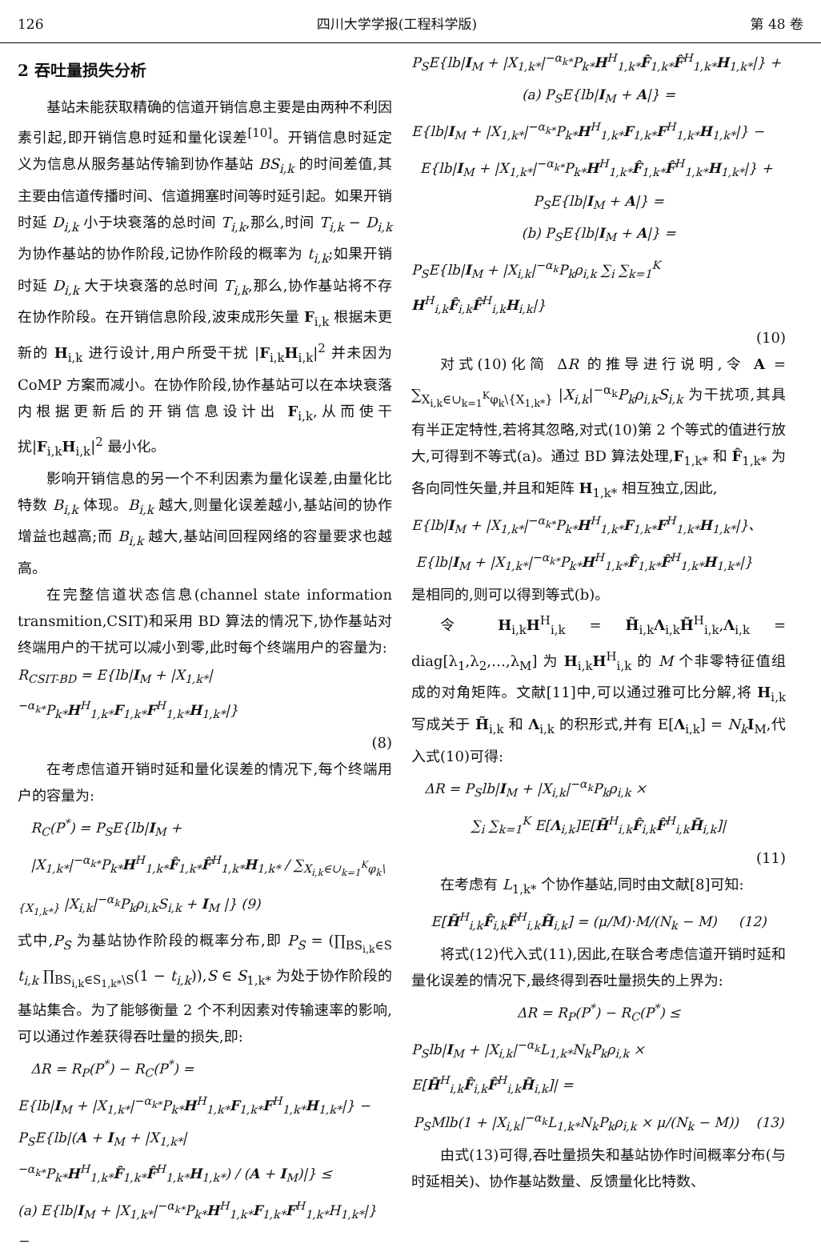126 四川大学学报(工程科学版) 第 48 卷
2 吞吐量损失分析
基站未能获取精确的信道开销信息主要是由两种不利因素引起,即开销信息时延和量化误差<sup>[10]</sup>。开销信息时延定义为信息从服务基站传输到协作基站 BS<sub>i,k</sub> 的时间差值,其主要由信道传播时间、信道拥塞时间等时延引起。如果开销时延 D<sub>i,k</sub> 小于块衰落的总时间 T<sub>i,k</sub>,那么,时间 T<sub>i,k</sub> − D<sub>i,k</sub> 为协作基站的协作阶段,记协作阶段的概率为 t<sub>i,k</sub>;如果开销时延 D<sub>i,k</sub> 大于块衰落的总时间 T<sub>i,k</sub>,那么,协作基站将不存在协作阶段。在开销信息阶段,波束成形矢量 F<sub>i,k</sub> 根据未更新的 H<sub>i,k</sub> 进行设计,用户所受干扰 |F<sub>i,k</sub>H<sub>i,k</sub>|<sup>2</sup> 并未因为 CoMP 方案而减小。在协作阶段,协作基站可以在本块衰落内根据更新后的开销信息设计出 F<sub>i,k</sub>,从而使干扰|F<sub>i,k</sub>H<sub>i,k</sub>|<sup>2</sup> 最小化。
影响开销信息的另一个不利因素为量化误差,由量化比特数 B<sub>i,k</sub> 体现。B<sub>i,k</sub> 越大,则量化误差越小,基站间的协作增益也越高;而 B<sub>i,k</sub> 越大,基站间回程网络的容量要求也越高。
在完整信道状态信息(channel state information transmition,CSIT)和采用 BD 算法的情况下,协作基站对终端用户的干扰可以减小到零,此时每个终端用户的容量为:
R<sub>CSIT-BD</sub> = E{lb|I<sub>M</sub> + |X<sub>1,k*</sub>|<sup>−α<sub>k*</sub></sup>P<sub>k*</sub>H<sup>H</sup><sub>1,k*</sub>F<sub>1,k*</sub>F<sup>H</sup><sub>1,k*</sub>H<sub>1,k*</sub>|}
(8)
在考虑信道开销时延和量化误差的情况下,每个终端用户的容量为:
R<sub>C</sub>(P<sup>*</sup>) = P<sub>S</sub>E{lb|I<sub>M</sub> +
|X<sub>1,k*</sub>|<sup>−α<sub>k*</sub></sup>P<sub>k*</sub>H<sup>H</sup><sub>1,k*</sub>F̂<sub>1,k*</sub>F̂<sup>H</sup><sub>1,k*</sub>H<sub>1,k*</sub> / ∑<sub>X<sub>i,k</sub>∈∪<sub>k=1</sub><sup>K</sup>φ<sub>k</sub>\{X<sub>1,k*</sub>}</sub> |X<sub>i,k</sub>|<sup>−α<sub>k</sub></sup>P<sub>k</sub>ρ<sub>i,k</sub>S<sub>i,k</sub> + I<sub>M</sub> |} (9)
式中,P<sub>S</sub> 为基站协作阶段的概率分布,即 P<sub>S</sub> = (∏<sub>BS<sub>i,k</sub>∈S</sub> t<sub>i,k</sub> ∏<sub>BS<sub>i,k</sub>∈S<sub>1,k*</sub>\S</sub>(1 − t<sub>i,k</sub>)),S ∈ S<sub>1,k*</sub> 为处于协作阶段的基站集合。为了能够衡量 2 个不利因素对传输速率的影响,可以通过作差获得吞吐量的损失,即:
ΔR = R<sub>P</sub>(P<sup>*</sup>) − R<sub>C</sub>(P<sup>*</sup>) =
E{lb|I<sub>M</sub> + |X<sub>1,k*</sub>|<sup>−α<sub>k*</sub></sup>P<sub>k*</sub>H<sup>H</sup><sub>1,k*</sub>F<sub>1,k*</sub>F<sup>H</sup><sub>1,k*</sub>H<sub>1,k*</sub>|} −
P<sub>S</sub>E{lb|(A + I<sub>M</sub> + |X<sub>1,k*</sub>|<sup>−α<sub>k*</sub></sup>P<sub>k*</sub>H<sup>H</sup><sub>1,k*</sub>F̂<sub>1,k*</sub>F̂<sup>H</sup><sub>1,k*</sub>H<sub>1,k*</sub>) / (A + I<sub>M</sub>)|} ≤
(a) E{lb|I<sub>M</sub> + |X<sub>1,k*</sub>|<sup>−α<sub>k*</sub></sup>P<sub>k*</sub>H<sup>H</sup><sub>1,k*</sub>F<sub>1,k*</sub>F<sup>H</sup><sub>1,k*</sub>H<sub>1,k*</sub>|} −
P<sub>S</sub>E{lb|I<sub>M</sub> + |X<sub>1,k*</sub>|<sup>−α<sub>k*</sub></sup>P<sub>k*</sub>H<sup>H</sup><sub>1,k*</sub>F̂<sub>1,k*</sub>F̂<sup>H</sup><sub>1,k*</sub>H<sub>1,k*</sub>|} +
(a) P<sub>S</sub>E{lb|I<sub>M</sub> + A|} =
E{lb|I<sub>M</sub> + |X<sub>1,k*</sub>|<sup>−α<sub>k*</sub></sup>P<sub>k*</sub>H<sup>H</sup><sub>1,k*</sub>F<sub>1,k*</sub>F<sup>H</sup><sub>1,k*</sub>H<sub>1,k*</sub>|} −
E{lb|I<sub>M</sub> + |X<sub>1,k*</sub>|<sup>−α<sub>k*</sub></sup>P<sub>k*</sub>H<sup>H</sup><sub>1,k*</sub>F̂<sub>1,k*</sub>F̂<sup>H</sup><sub>1,k*</sub>H<sub>1,k*</sub>|} +
P<sub>S</sub>E{lb|I<sub>M</sub> + A|} =
(b) P<sub>S</sub>E{lb|I<sub>M</sub> + A|} =
P<sub>S</sub>E{lb|I<sub>M</sub> + |X<sub>i,k</sub>|<sup>−α<sub>k</sub></sup>P<sub>k</sub>ρ<sub>i,k</sub> ∑<sub>i</sub> ∑<sub>k=1</sub><sup>K</sup> H<sup>H</sup><sub>i,k</sub>F̂<sub>i,k</sub>F̂<sup>H</sup><sub>i,k</sub>H<sub>i,k</sub>|}
(10)
对式(10)化简 ΔR 的推导进行说明,令 A = ∑<sub>X<sub>i,k</sub>∈∪<sub>k=1</sub><sup>K</sup>φ<sub>k</sub>\{X<sub>1,k*</sub>}</sub> |X<sub>i,k</sub>|<sup>−α<sub>k</sub></sup>P<sub>k</sub>ρ<sub>i,k</sub>S<sub>i,k</sub> 为干扰项,其具有半正定特性,若将其忽略,对式(10)第 2 个等式的值进行放大,可得到不等式(a)。通过 BD 算法处理,F<sub>1,k*</sub> 和 F̂<sub>1,k*</sub> 为各向同性矢量,并且和矩阵 H<sub>1,k*</sub> 相互独立,因此,
E{lb|I<sub>M</sub> + |X<sub>1,k*</sub>|<sup>−α<sub>k*</sub></sup>P<sub>k*</sub>H<sup>H</sup><sub>1,k*</sub>F<sub>1,k*</sub>F<sup>H</sup><sub>1,k*</sub>H<sub>1,k*</sub>|}、
E{lb|I<sub>M</sub> + |X<sub>1,k*</sub>|<sup>−α<sub>k*</sub></sup>P<sub>k*</sub>H<sup>H</sup><sub>1,k*</sub>F̂<sub>1,k*</sub>F̂<sup>H</sup><sub>1,k*</sub>H<sub>1,k*</sub>|}
是相同的,则可以得到等式(b)。
令 H<sub>i,k</sub>H<sup>H</sup><sub>i,k</sub> = H̃<sub>i,k</sub>Λ<sub>i,k</sub>H̃<sup>H</sup><sub>i,k</sub>,Λ<sub>i,k</sub> = diag[λ<sub>1</sub>,λ<sub>2</sub>,…,λ<sub>M</sub>] 为 H<sub>i,k</sub>H<sup>H</sup><sub>i,k</sub> 的 M 个非零特征值组成的对角矩阵。文献[11]中,可以通过雅可比分解,将 H<sub>i,k</sub> 写成关于 H̃<sub>i,k</sub> 和 Λ<sub>i,k</sub> 的积形式,并有 E[Λ<sub>i,k</sub>] = N<sub>k</sub> I<sub>M</sub>,代入式(10)可得:
ΔR = P<sub>S</sub>lb|I<sub>M</sub> + |X<sub>i,k</sub>|<sup>−α<sub>k</sub></sup>P<sub>k</sub>ρ<sub>i,k</sub> ×
∑<sub>i</sub> ∑<sub>k=1</sub><sup>K</sup> E[Λ<sub>i,k</sub>]E[H̃<sup>H</sup><sub>i,k</sub>F̂<sub>i,k</sub>F̂<sup>H</sup><sub>i,k</sub>H̃<sub>i,k</sub>]|
(11)
在考虑有 L<sub>1,k*</sub> 个协作基站,同时由文献[8]可知:
E[H̃<sup>H</sup><sub>i,k</sub>F̂<sub>i,k</sub>F̂<sup>H</sup><sub>i,k</sub>H̃<sub>i,k</sub>] = (μ/M)·M/(N<sub>k</sub> − M) (12)
将式(12)代入式(11),因此,在联合考虑信道开销时延和量化误差的情况下,最终得到吞吐量损失的上界为:
ΔR = R<sub>P</sub>(P<sup>*</sup>) − R<sub>C</sub>(P<sup>*</sup>) ≤
P<sub>S</sub>lb|I<sub>M</sub> + |X<sub>i,k</sub>|<sup>−α<sub>k</sub></sup>L<sub>1,k*</sub>N<sub>k</sub>P<sub>k</sub>ρ<sub>i,k</sub> × E[H̃<sup>H</sup><sub>i,k</sub>F̂<sub>i,k</sub>F̂<sup>H</sup><sub>i,k</sub>H̃<sub>i,k</sub>]| =
P<sub>S</sub>Mlb(1 + |X<sub>i,k</sub>|<sup>−α<sub>k</sub></sup>L<sub>1,k*</sub>N<sub>k</sub>P<sub>k</sub>ρ<sub>i,k</sub> × μ/(N<sub>k</sub> − M)) (13)
由式(13)可得,吞吐量损失和基站协作时间概率分布(与时延相关)、协作基站数量、反馈量化比特数、